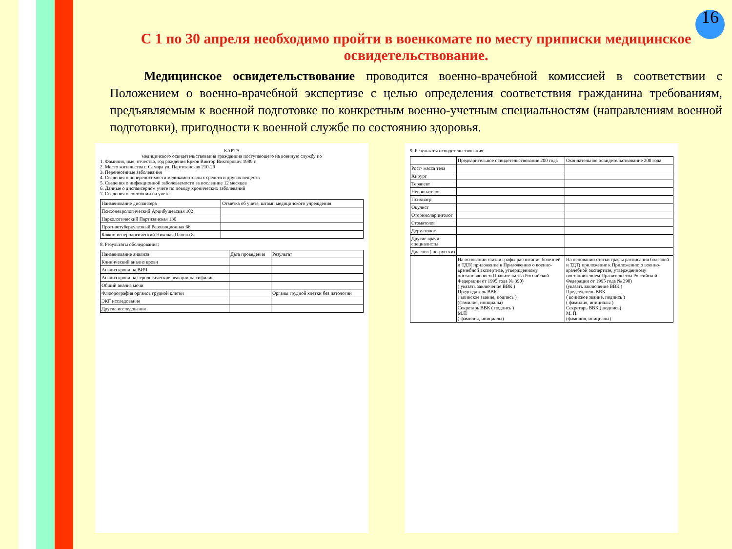16
С 1 по 30 апреля необходимо пройти в военкомате по месту приписки медицинское освидетельствование.
Медицинское освидетельствование проводится военно-врачебной комиссией в соответствии с Положением о военно-врачебной экспертизе с целью определения соответствия гражданина требованиям, предъявляемым к военной подготовке по конкретным военно-учетным специальностям (направлениям военной подготовки), пригодности к военной службе по состоянию здоровья.
КАРТА
медицинского освидетельствования гражданина поступающего на военную службу по
1. Фамилия, имя, отчество, год рождения Ерков Виктор Викторович 1989 г.
2. Место жительства г. Самара ул. Партизанская 210-29
3. Перенесенные заболевания
4. Сведения о непереносимости медикаментозных средств и других веществ
5. Сведения о инфекционной заболеваемости за последние 12 месяцев
6. Данные о диспансерном учете по поводу хронических заболеваний
7. Сведения о состоянии на учете:
| Наименование диспансера | Отметка об учете, штамп медицинского учреждения |
| --- | --- |
| Психоневрологический Арцибушевская 102 | |
| Наркологический Партизанская 130 | |
| Противотуберкулезный Революционная 66 | |
| Кожно-венерологический Николая Панова 8 | |
8. Результаты обследования:
| Наименование анализа | Дата проведения | Результат |
| --- | --- | --- |
| Клинический анализ крови | | |
| Анализ крови на ВИЧ | | |
| Анализ крови на серологические реакции на сифилис | | |
| Общий анализ мочи | | |
| Флюорография органов грудной клетки | | Органы грудной клетки без патологии |
| ЭКГ исследование | | |
| Другие исследования | | |
9. Результаты освидетельствования:
| | Предварительное освидетельствование 200 года | Окончательное освидетельствование 200 года |
| --- | --- | --- |
| Рост/ масса тела | | |
| Хирург | | |
| Терапевт | | |
| Невропатолог | | |
| Психиатр | | |
| Окулист | | |
| Оториноларинголог | | |
| Стоматолог | | |
| Дерматолог | | |
| Другие врачи-специалисты | | |
| Диагноз ( по-русски) | | |
| | На основании статьи графы расписания болезней и ТДТ( приложение к Приложению о военно-врачебной экспертизе, утвержденному постановлением Правительства Российской Федерации от 1995 года № 390) ( указать заключение ВВК ) Председатель ВВК ( воинское звание, подпись ) (фамилия, инициалы) Секретарь ВВК ( подпись ) М.П ( фамилия, инициалы) | На основании статьи графы расписания болезней и ТДТ( приложение к Приложению о военно-врачебной экспертизе, утвержденному постановлением Правительства Российской Федерации от 1995 года № 390) (указать заключение ВВК ) Председатель ВВК ( воинское звание, подпись ) ( фамилия, инициалы ) Секретарь ВВК ( подпись) М. П. (фамилия, инициалы) |